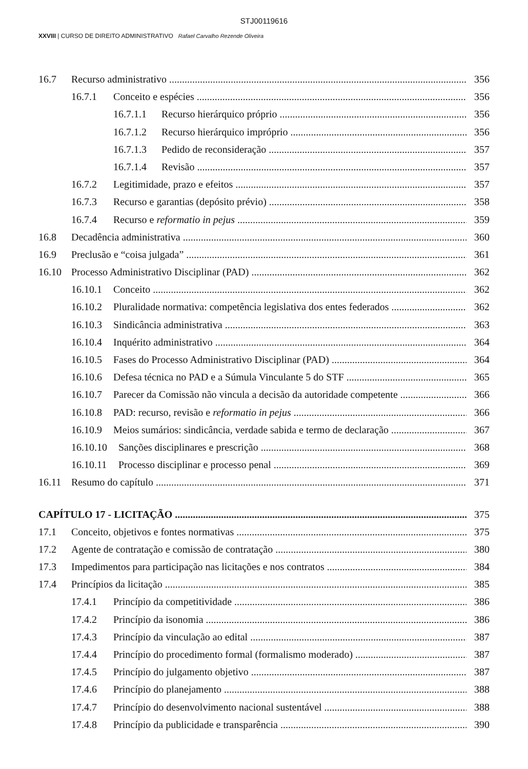STJ00119616
XXVIII | CURSO DE DIREITO ADMINISTRATIVO Rafael Carvalho Rezende Oliveira
16.7 Recurso administrativo 356
16.7.1 Conceito e espécies 356
16.7.1.1 Recurso hierárquico próprio 356
16.7.1.2 Recurso hierárquico impróprio 356
16.7.1.3 Pedido de reconsideração 357
16.7.1.4 Revisão 357
16.7.2 Legitimidade, prazo e efeitos 357
16.7.3 Recurso e garantias (depósito prévio) 358
16.7.4 Recurso e reformatio in pejus 359
16.8 Decadência administrativa 360
16.9 Preclusão e “coisa julgada” 361
16.10 Processo Administrativo Disciplinar (PAD) 362
16.10.1 Conceito 362
16.10.2 Pluralidade normativa: competência legislativa dos entes federados 362
16.10.3 Sindicância administrativa 363
16.10.4 Inquérito administrativo 364
16.10.5 Fases do Processo Administrativo Disciplinar (PAD) 364
16.10.6 Defesa técnica no PAD e a Súmula Vinculante 5 do STF 365
16.10.7 Parecer da Comissão não vincula a decisão da autoridade competente 366
16.10.8 PAD: recurso, revisão e reformatio in pejus 366
16.10.9 Meios sumários: sindicância, verdade sabida e termo de declaração 367
16.10.10 Sanções disciplinares e prescrição 368
16.10.11 Processo disciplinar e processo penal 369
16.11 Resumo do capítulo 371
CAPÍTULO 17 - LICITAÇÃO 375
17.1 Conceito, objetivos e fontes normativas 375
17.2 Agente de contratação e comissão de contratação 380
17.3 Impedimentos para participação nas licitações e nos contratos 384
17.4 Princípios da licitação 385
17.4.1 Princípio da competitividade 386
17.4.2 Princípio da isonomia 386
17.4.3 Princípio da vinculação ao edital 387
17.4.4 Princípio do procedimento formal (formalismo moderado) 387
17.4.5 Princípio do julgamento objetivo 387
17.4.6 Princípio do planejamento 388
17.4.7 Princípio do desenvolvimento nacional sustentável 388
17.4.8 Princípio da publicidade e transparência 390